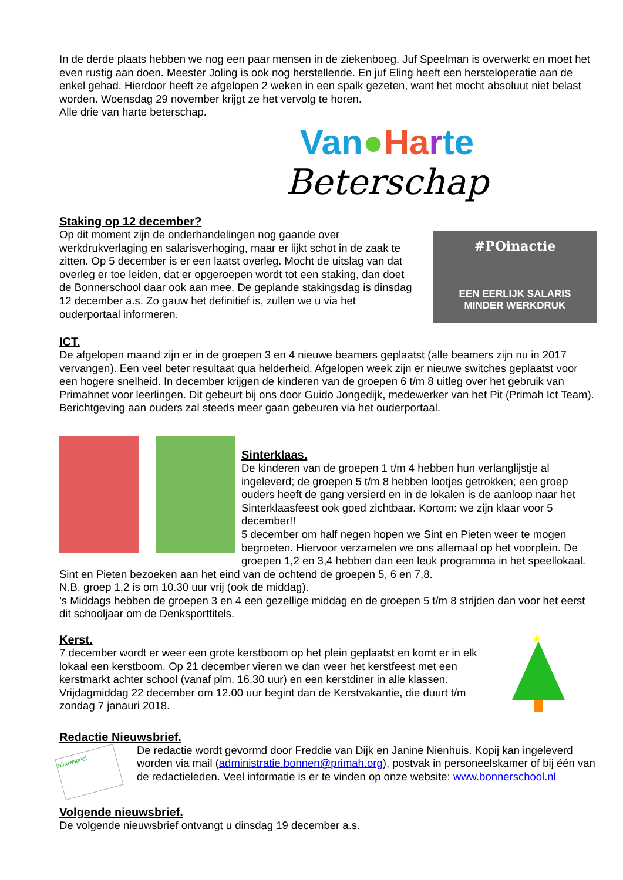In de derde plaats hebben we nog een paar mensen in de ziekenboeg. Juf Speelman is overwerkt en moet het even rustig aan doen. Meester Joling is ook nog herstellende. En juf Eling heeft een hersteloperatie aan de enkel gehad. Hierdoor heeft ze afgelopen 2 weken in een spalk gezeten, want het mocht absoluut niet belast worden. Woensdag 29 november krijgt ze het vervolg te horen.
Alle drie van harte beterschap.
Van●Ha rte
Beterschap
Staking op 12 december?
Op dit moment zijn de onderhandelingen nog gaande over werkdrukverlaging en salarisverhoging, maar er lijkt schot in de zaak te zitten. Op 5 december is er een laatst overleg. Mocht de uitslag van dat overleg er toe leiden, dat er opgeroepen wordt tot een staking, dan doet de Bonnerschool daar ook aan mee. De geplande stakingsdag is dinsdag 12 december a.s. Zo gauw het definitief is, zullen we u via het ouderportaal informeren.
#POinactie
EEN EERLIJK SALARIS
MINDER WERKDRUK
ICT.
De afgelopen maand zijn er in de groepen 3 en 4 nieuwe beamers geplaatst (alle beamers zijn nu in 2017 vervangen). Een veel beter resultaat qua helderheid. Afgelopen week zijn er nieuwe switches geplaatst voor een hogere snelheid. In december krijgen de kinderen van de groepen 6 t/m 8 uitleg over het gebruik van Primahnet voor leerlingen. Dit gebeurt bij ons door Guido Jongedijk, medewerker van het Pit (Primah Ict Team). Berichtgeving aan ouders zal steeds meer gaan gebeuren via het ouderportaal.
Sinterklaas.
De kinderen van de groepen 1 t/m 4 hebben hun verlanglijstje al ingeleverd; de groepen 5 t/m 8 hebben lootjes getrokken; een groep ouders heeft de gang versierd en in de lokalen is de aanloop naar het Sinterklaasfeest ook goed zichtbaar. Kortom: we zijn klaar voor 5 december!!
5 december om half negen hopen we Sint en Pieten weer te mogen begroeten. Hiervoor verzamelen we ons allemaal op het voorplein. De groepen 1,2 en 3,4 hebben dan een leuk programma in het speellokaal.
Sint en Pieten bezoeken aan het eind van de ochtend de groepen 5, 6 en 7,8.
N.B. groep 1,2 is om 10.30 uur vrij (ook de middag).
’s Middags hebben de groepen 3 en 4 een gezellige middag en de groepen 5 t/m 8 strijden dan voor het eerst dit schooljaar om de Denksporttitels.
Kerst.
7 december wordt er weer een grote kerstboom op het plein geplaatst en komt er in elk lokaal een kerstboom. Op 21 december vieren we dan weer het kerstfeest met een kerstmarkt achter school (vanaf plm. 16.30 uur) en een kerstdiner in alle klassen. Vrijdagmiddag 22 december om 12.00 uur begint dan de Kerstvakantie, die duurt t/m zondag 7 janauri 2018.
★
Redactie Nieuwsbrief.
Nieuwsbrief
De redactie wordt gevormd door Freddie van Dijk en Janine Nienhuis. Kopij kan ingeleverd worden via mail (administratie.bonnen@primah.org), postvak in personeelskamer of bij één van de redactieleden. Veel informatie is er te vinden op onze website: www.bonnerschool.nl
Volgende nieuwsbrief.
De volgende nieuwsbrief ontvangt u dinsdag 19 december a.s.